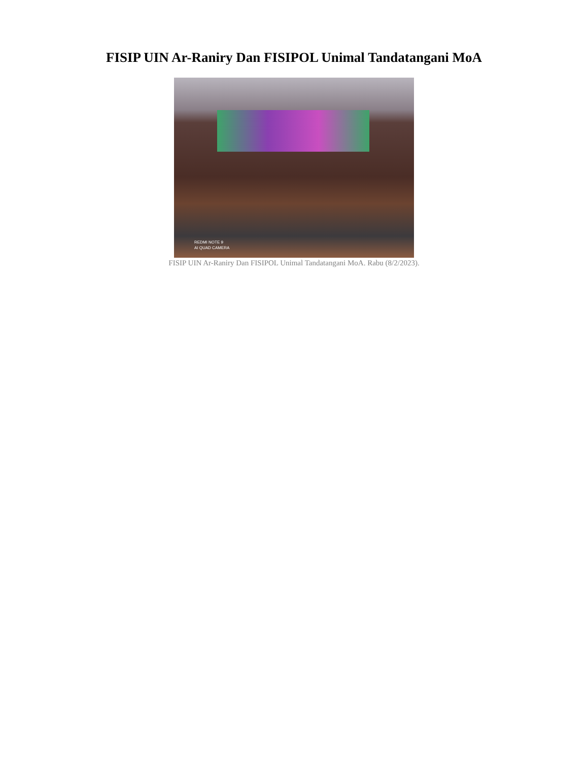FISIP UIN Ar-Raniry Dan FISIPOL Unimal Tandatangani MoA
REDMI NOTE 9
AI QUAD CAMERA
FISIP UIN Ar-Raniry Dan FISIPOL Unimal Tandatangani MoA. Rabu (8/2/2023).